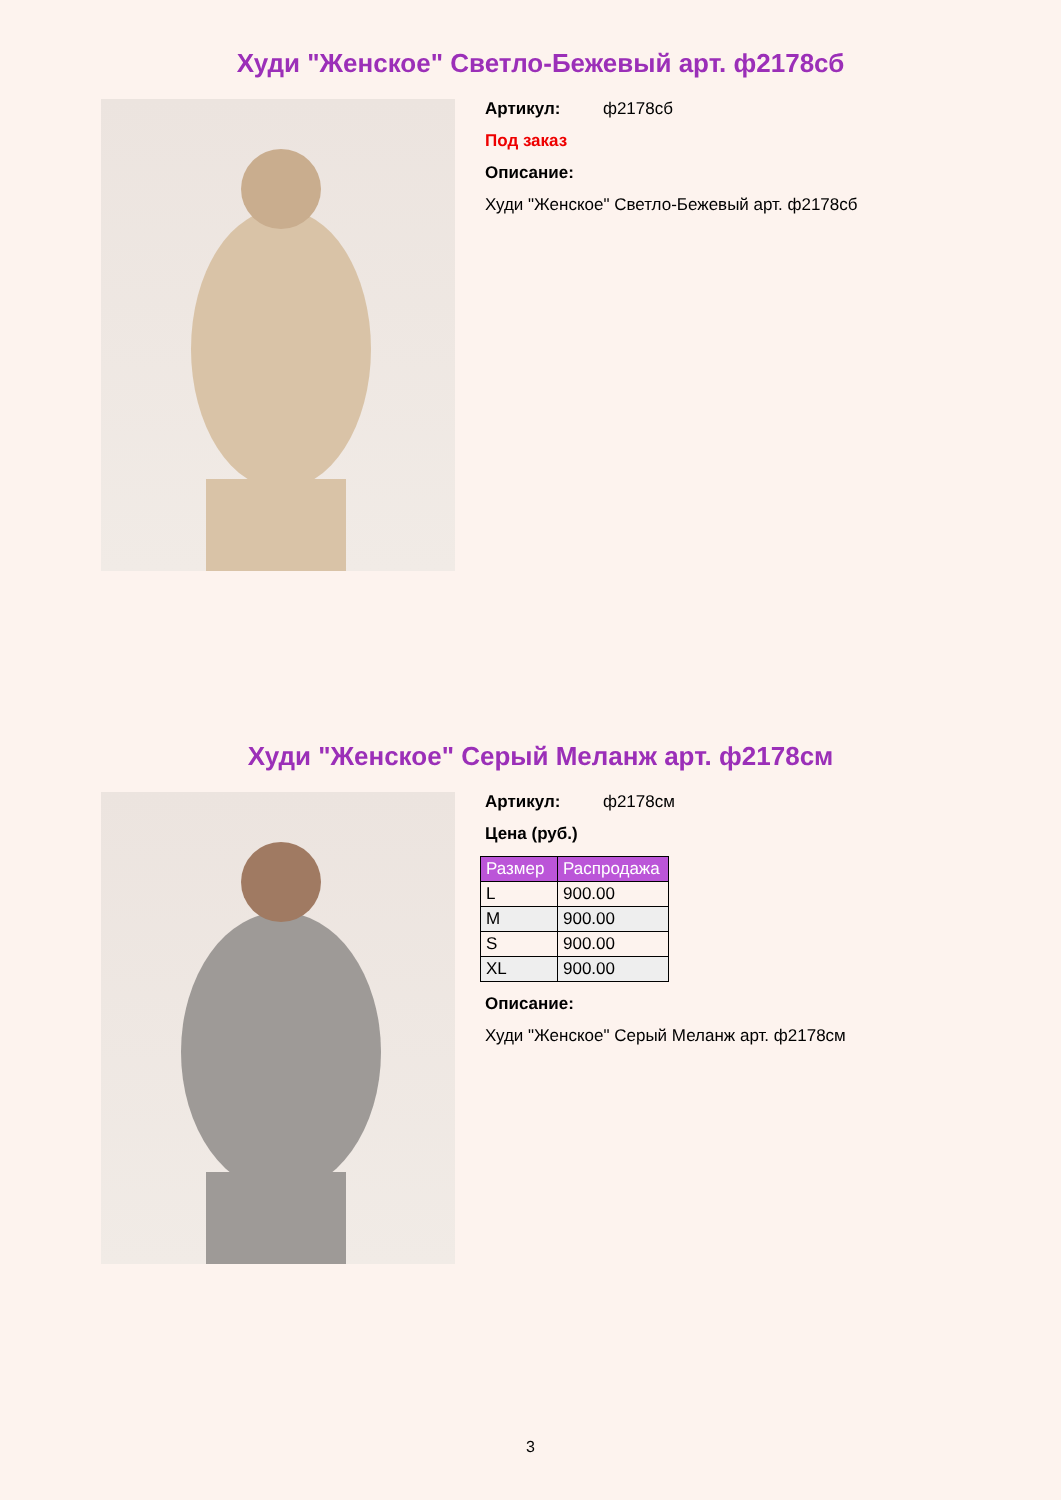Худи "Женское" Светло-Бежевый арт. ф2178сб
Артикул: ф2178сб
Под заказ
Описание:
Худи "Женское" Светло-Бежевый арт. ф2178сб
Худи "Женское" Серый Меланж арт. ф2178см
Артикул: ф2178см
Цена (руб.)
| Размер | Распродажа |
| --- | --- |
| L | 900.00 |
| M | 900.00 |
| S | 900.00 |
| XL | 900.00 |
Описание:
Худи "Женское" Серый Меланж арт. ф2178см
3